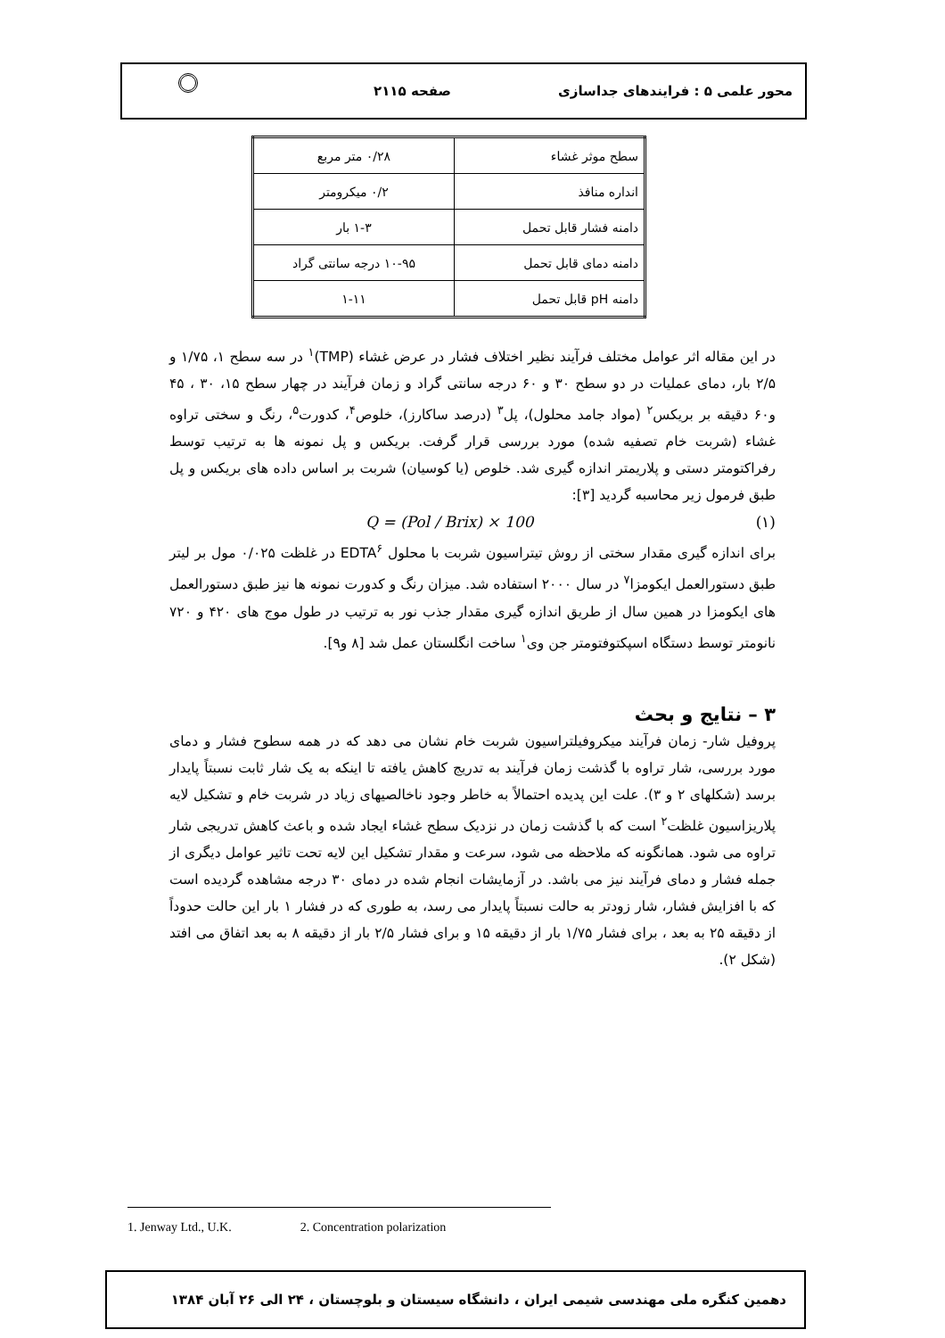محور علمی ۵ : فرایندهای جداسازی صفحه ۲۱۱۵
| سطح موثر غشاء | ۰/۲۸ متر مربع |
| انداره منافذ | ۰/۲ میکرومتر |
| دامنه فشار قابل تحمل | ۱-۳ بار |
| دامنه دمای قابل تحمل | ۱۰-۹۵ درجه سانتی گراد |
| دامنه pH قابل تحمل | ۱-۱۱ |
در این مقاله اثر عوامل مختلف فرآیند نظیر اختلاف فشار در عرض غشاء (TMP)<sup>۱</sup> در سه سطح ۱، ۱/۷۵ و ۲/۵ بار، دمای عملیات در دو سطح ۳۰ و ۶۰ درجه سانتی گراد و زمان فرآیند در چهار سطح ۱۵، ۳۰ ، ۴۵ و۶۰ دقیقه بر بریکس<sup>۲</sup> (مواد جامد محلول)، پل<sup>۳</sup> (درصد ساکارز)، خلوص<sup>۴</sup>، کدورت<sup>۵</sup>، رنگ و سختی تراوه غشاء (شربت خام تصفیه شده) مورد بررسی قرار گرفت. بریکس و پل نمونه ها به ترتیب توسط رفراکتومتر دستی و پلاریمتر اندازه گیری شد. خلوص (یا کوسیان) شربت بر اساس داده های بریکس و پل طبق فرمول زیر محاسبه گردید [۳]:
Q = (Pol / Brix) × 100 (۱)
برای اندازه گیری مقدار سختی از روش تیتراسیون شربت با محلول EDTA<sup>۶</sup> در غلظت ۰/۰۲۵ مول بر لیتر طبق دستورالعمل ایکومزا<sup>۷</sup> در سال ۲۰۰۰ استفاده شد. میزان رنگ و کدورت نمونه ها نیز طبق دستورالعمل های ایکومزا در همین سال از طریق اندازه گیری مقدار جذب نور به ترتیب در طول موج های ۴۲۰ و ۷۲۰ نانومتر توسط دستگاه اسپکتوفتومتر جن وی<sup>۱</sup> ساخت انگلستان عمل شد [۸ و۹].
۳ – نتایج و بحث
پروفیل شار- زمان فرآیند میکروفیلتراسیون شربت خام نشان می دهد که در همه سطوح فشار و دمای مورد بررسی، شار تراوه با گذشت زمان فرآیند به تدریج کاهش یافته تا اینکه به یک شار ثابت نسبتاً پایدار برسد (شکلهای ۲ و ۳). علت این پدیده احتمالاً به خاطر وجود ناخالصیهای زیاد در شربت خام و تشکیل لایه پلاریزاسیون غلظت<sup>۲</sup> است که با گذشت زمان در نزدیک سطح غشاء ایجاد شده و باعث کاهش تدریجی شار تراوه می شود. همانگونه که ملاحظه می شود، سرعت و مقدار تشکیل این لایه تحت تاثیر عوامل دیگری از جمله فشار و دمای فرآیند نیز می باشد. در آزمایشات انجام شده در دمای ۳۰ درجه مشاهده گردیده است که با افزایش فشار، شار زودتر به حالت نسبتاً پایدار می رسد، به طوری که در فشار ۱ بار این حالت حدوداً از دقیقه ۲۵ به بعد ، برای فشار ۱/۷۵ بار از دقیقه ۱۵ و برای فشار ۲/۵ بار از دقیقه ۸ به بعد اتفاق می افتد (شکل ۲).
1. Jenway Ltd., U.K. 2. Concentration polarization
دهمین کنگره ملی مهندسی شیمی ایران ، دانشگاه سیستان و بلوچستان ، ۲۴ الی ۲۶ آبان ۱۳۸۴